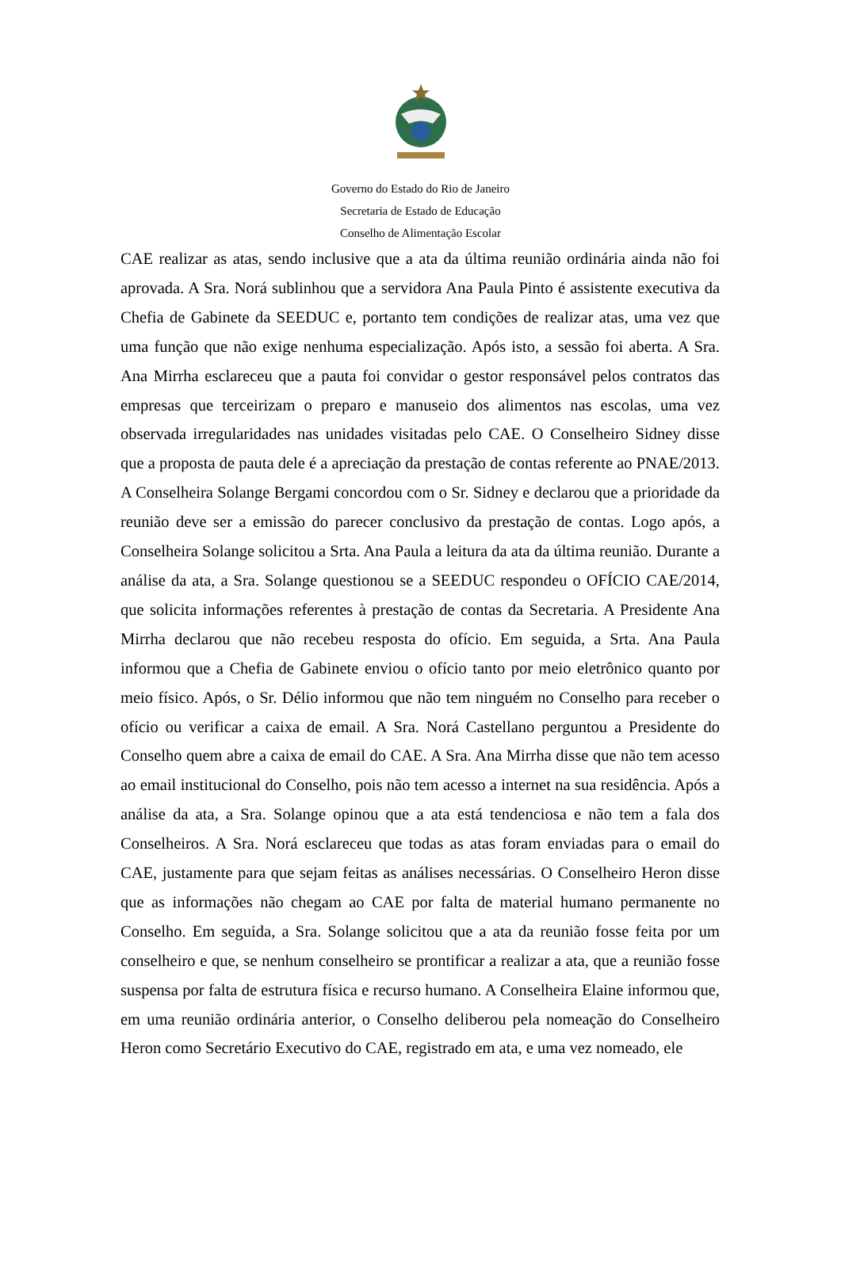Governo do Estado do Rio de Janeiro
Secretaria de Estado de Educação
Conselho de Alimentação Escolar
CAE realizar as atas, sendo inclusive que a ata da última reunião ordinária ainda não foi aprovada. A Sra. Norá sublinhou que a servidora Ana Paula Pinto é assistente executiva da Chefia de Gabinete da SEEDUC e, portanto tem condições de realizar atas, uma vez que uma função que não exige nenhuma especialização. Após isto, a sessão foi aberta. A Sra. Ana Mirrha esclareceu que a pauta foi convidar o gestor responsável pelos contratos das empresas que terceirizam o preparo e manuseio dos alimentos nas escolas, uma vez observada irregularidades nas unidades visitadas pelo CAE. O Conselheiro Sidney disse que a proposta de pauta dele é a apreciação da prestação de contas referente ao PNAE/2013. A Conselheira Solange Bergami concordou com o Sr. Sidney e declarou que a prioridade da reunião deve ser a emissão do parecer conclusivo da prestação de contas. Logo após, a Conselheira Solange solicitou a Srta. Ana Paula a leitura da ata da última reunião. Durante a análise da ata, a Sra. Solange questionou se a SEEDUC respondeu o OFÍCIO CAE/2014, que solicita informações referentes à prestação de contas da Secretaria. A Presidente Ana Mirrha declarou que não recebeu resposta do ofício. Em seguida, a Srta. Ana Paula informou que a Chefia de Gabinete enviou o ofício tanto por meio eletrônico quanto por meio físico. Após, o Sr. Délio informou que não tem ninguém no Conselho para receber o ofício ou verificar a caixa de email. A Sra. Norá Castellano perguntou a Presidente do Conselho quem abre a caixa de email do CAE. A Sra. Ana Mirrha disse que não tem acesso ao email institucional do Conselho, pois não tem acesso a internet na sua residência. Após a análise da ata, a Sra. Solange opinou que a ata está tendenciosa e não tem a fala dos Conselheiros. A Sra. Norá esclareceu que todas as atas foram enviadas para o email do CAE, justamente para que sejam feitas as análises necessárias. O Conselheiro Heron disse que as informações não chegam ao CAE por falta de material humano permanente no Conselho. Em seguida, a Sra. Solange solicitou que a ata da reunião fosse feita por um conselheiro e que, se nenhum conselheiro se prontificar a realizar a ata, que a reunião fosse suspensa por falta de estrutura física e recurso humano. A Conselheira Elaine informou que, em uma reunião ordinária anterior, o Conselho deliberou pela nomeação do Conselheiro Heron como Secretário Executivo do CAE, registrado em ata, e uma vez nomeado, ele